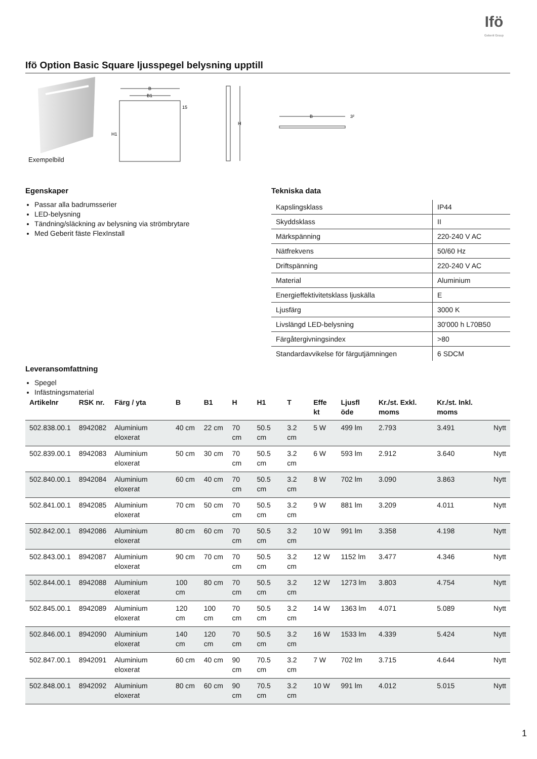Ifö
Geberit Group
Ifö Option Basic Square ljusspegel belysning upptill
B
B1
15
H1
H
B
3²
Exempelbild
Egenskaper
Passar alla badrumsserier
LED-belysning
Tändning/släckning av belysning via strömbrytare
Med Geberit fäste FlexInstall
Tekniska data
| Kapslingsklass | IP44 |
| Skyddsklass | II |
| Märkspänning | 220-240 V AC |
| Nätfrekvens | 50/60 Hz |
| Driftspänning | 220-240 V AC |
| Material | Aluminium |
| Energieffektivitetsklass ljuskälla | E |
| Ljusfärg | 3000 K |
| Livslängd LED-belysning | 30'000 h L70B50 |
| Färgåtergivningsindex | >80 |
| Standardavvikelse för färgutjämningen | 6 SDCM |
Leveransomfattning
Spegel Infästningsmaterial
| Artikelnr | RSK nr. | Färg / yta | B | B1 | H | H1 | T | Effe kt | Ljusfl öde | Kr./st. Exkl. moms | Kr./st. Inkl. moms | |
| --- | --- | --- | --- | --- | --- | --- | --- | --- | --- | --- | --- | --- |
| 502.838.00.1 | 8942082 | Aluminium eloxerat | 40 cm | 22 cm | 70 cm | 50.5 cm | 3.2 cm | 5 W | 499 lm | 2.793 | 3.491 | Nytt |
| 502.839.00.1 | 8942083 | Aluminium eloxerat | 50 cm | 30 cm | 70 cm | 50.5 cm | 3.2 cm | 6 W | 593 lm | 2.912 | 3.640 | Nytt |
| 502.840.00.1 | 8942084 | Aluminium eloxerat | 60 cm | 40 cm | 70 cm | 50.5 cm | 3.2 cm | 8 W | 702 lm | 3.090 | 3.863 | Nytt |
| 502.841.00.1 | 8942085 | Aluminium eloxerat | 70 cm | 50 cm | 70 cm | 50.5 cm | 3.2 cm | 9 W | 881 lm | 3.209 | 4.011 | Nytt |
| 502.842.00.1 | 8942086 | Aluminium eloxerat | 80 cm | 60 cm | 70 cm | 50.5 cm | 3.2 cm | 10 W | 991 lm | 3.358 | 4.198 | Nytt |
| 502.843.00.1 | 8942087 | Aluminium eloxerat | 90 cm | 70 cm | 70 cm | 50.5 cm | 3.2 cm | 12 W | 1152 lm | 3.477 | 4.346 | Nytt |
| 502.844.00.1 | 8942088 | Aluminium eloxerat | 100 cm | 80 cm | 70 cm | 50.5 cm | 3.2 cm | 12 W | 1273 lm | 3.803 | 4.754 | Nytt |
| 502.845.00.1 | 8942089 | Aluminium eloxerat | 120 cm | 100 cm | 70 cm | 50.5 cm | 3.2 cm | 14 W | 1363 lm | 4.071 | 5.089 | Nytt |
| 502.846.00.1 | 8942090 | Aluminium eloxerat | 140 cm | 120 cm | 70 cm | 50.5 cm | 3.2 cm | 16 W | 1533 lm | 4.339 | 5.424 | Nytt |
| 502.847.00.1 | 8942091 | Aluminium eloxerat | 60 cm | 40 cm | 90 cm | 70.5 cm | 3.2 cm | 7 W | 702 lm | 3.715 | 4.644 | Nytt |
| 502.848.00.1 | 8942092 | Aluminium eloxerat | 80 cm | 60 cm | 90 cm | 70.5 cm | 3.2 cm | 10 W | 991 lm | 4.012 | 5.015 | Nytt |
1